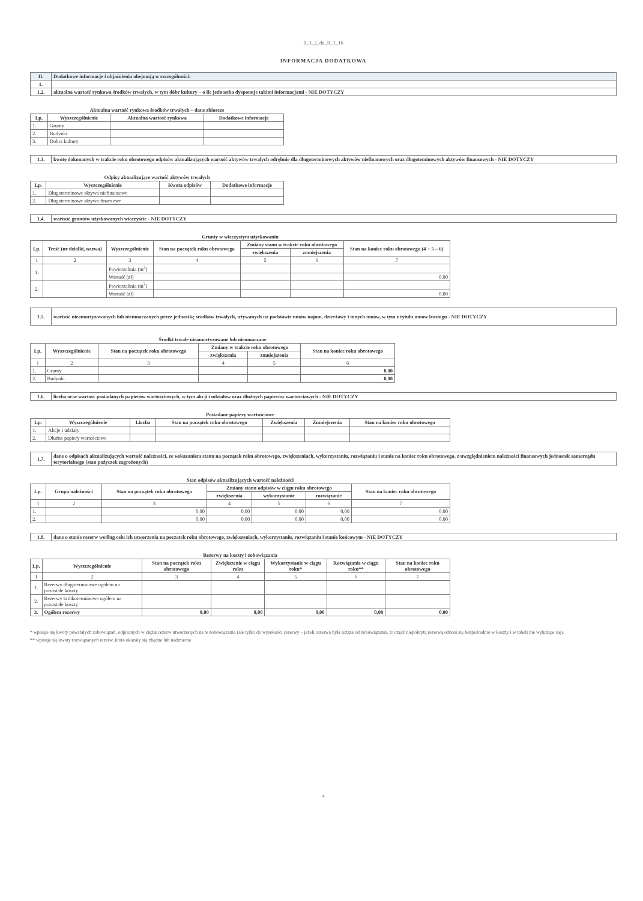II_1_2_do_II_1_16
INFORMACJA DODATKOWA
| II. | Dodatkowe informacje i objaśnienia obejmują w szczególności: |
| 1. | |
| 1.2. | aktualna wartość rynkowa środków trwałych, w tym dóbr kultury – o ile jednostka dysponuje takimi informacjami - NIE DOTYCZY |
Aktualna wartość rynkowa środków trwałych – dane zbiorcze
| Lp. | Wyszczególnienie | Aktualna wartość rynkowa | Dodatkowe informacje |
| --- | --- | --- | --- |
| 1. | Grunty | | |
| 2. | Budynki | | |
| 3. | Dobra kultury | | |
| 1.3. | kwotę dokonanych w trakcie roku obrotowego odpisów aktualizujących wartość aktywów trwałych odrębnie dla długoterminowych aktywów niefinanowych oraz długoteminowych aktywów finansowych - NIE DOTYCZY |
Odpisy aktualizujące wartość aktywów trwałych
| Lp. | Wyszczególnienie | Kwota odpisów | Dodatkowe informacje |
| --- | --- | --- | --- |
| 1. | Długoterminowe aktywa niefinansowe | | |
| 2. | Długoterminowe aktywa finansowe | | |
| 1.4. | wartość gruntów użytkowanych wieczyście - NIE DOTYCZY |
Grunty w wieczystym użytkowaniu
| Lp. | Treść (nr działki, nazwa) | Wyszczególnienie | Stan na początek roku obrotowego | Zmiany stanu w trakcie roku obrotowego | | Stan na koniec roku obrotowego (4 + 5 – 6) |
| --- | --- | --- | --- | --- | --- | --- |
| | | | | zwiększenia | zmniejszenia | |
| 1 | 2 | 3 | 4 | 5 | 6 | 7 |
| 1. | | Powierzchnia (m<sup>2</sup>) | | | | |
| | | Wartość (zł) | | | | 0,00 |
| 2. | | Powierzchnia (m<sup>2</sup>) | | | | |
| | | Wartość (zł) | | | | 0,00 |
| 1.5. | wartość nieamortyzowanych lub nieumarzanych przez jednostkę środków trwałych, używanych na podstawie umów najmu, dzierżawy i innych umów, w tym z tytułu umów leasingu - NIE DOTYCZY |
Środki trwałe nieamortyzowane lub nieumarzane
| Lp. | Wyszczególnienie | Stan na początek roku obrotowego | Zmiany w trakcie roku obrotowego | | Stan na koniec roku obrotowego |
| --- | --- | --- | --- | --- | --- |
| | | | zwiększenia | zmniejszenia | |
| 1 | 2 | 3 | 4 | 5 | 6 |
| 1. | Grunty | | | | 0,00 |
| 2. | Budynki | | | | 0,00 |
| 1.6. | liczba oraz wartość posiadanych papierów wartościowych, w tym akcji i udziałów oraz dłużnych papierów wartościowych - NIE DOTYCZY |
Posiadane papiery wartościowe
| Lp. | Wyszczególnienie | Liczba | Stan na początek roku obrotowego | Zwiększenia | Zmniejszenia | Stan na koniec roku obrotowego |
| --- | --- | --- | --- | --- | --- | --- |
| 1. | Akcje i udziały | | | | | |
| 2. | Dłużne papiery wartościowe | | | | | |
| 1.7. | dane o odpisach aktualizujących wartość należności, ze wskazaniem stanu na początek roku obrotowego, zwiększeniach, wykorzystaniu, rozwiązaniu i stanie na koniec roku obrotowego, z uwzględnieniem należności finansowych jednostek samorządu terytorialnego (stan pożyczek zagrożonych) |
Stan odpisów aktualizujących wartość należności
| Lp. | Grupa należności | Stan na początek roku obrotowego | Zmiany stanu odpisów w ciągu roku obrotowego | | | Stan na koniec roku obrotowego |
| --- | --- | --- | --- | --- | --- | --- |
| | | | zwiększenia | wykorzystanie | rozwiązanie | |
| 1 | 2 | 3 | 4 | 5 | 6 | 7 |
| 1. | | 0,00 | 0,00 | 0,00 | 0,00 | 0,00 |
| 2. | | 0,00 | 0,00 | 0,00 | 0,00 | 0,00 |
| 1.8. | dane o stanie rezerw według celu ich utworzenia na poczatek roku obrotowego, zwiększeniach, wykorzystaniu, rozwiązaniu i stanie końcowym - NIE DOTYCZY |
Rezerwy na koszty i zobowiązania
| Lp. | Wyszczególnienie | Stan na początek roku obrotowego | Zwiększenie w ciągu roku | Wykorzystanie w ciągu roku* | Rozwiązanie w ciągu roku** | Stan na koniec roku obrotowego |
| --- | --- | --- | --- | --- | --- | --- |
| 1 | 2 | 3 | 4 | 5 | 6 | 7 |
| 1. | Rezerwy długoterminowe ogółem na pozostałe koszty | | | | | |
| 2. | Rezerwy krótkoterminowe ogółem na pozostałe koszty | | | | | |
| 3. | Ogółem rezerwy | 0,00 | 0,00 | 0,00 | 0,00 | 0,00 |
* wpisuje się kwoty powstałych zobowiązań, odpisanych w ciężar rezerw utworzonych na te zobowiązania (ale tylko do wysokości rezerwy – jeżeli rezerwa była niższa od zobowiązania, to część niepokrytą rezerwą odnosi się bezpośrednio w koszty i w tabeli nie wykazuje się).
** wpisuje się kwoty rozwiązanych rezerw, które okazały się zbędne lub nadmierne
4